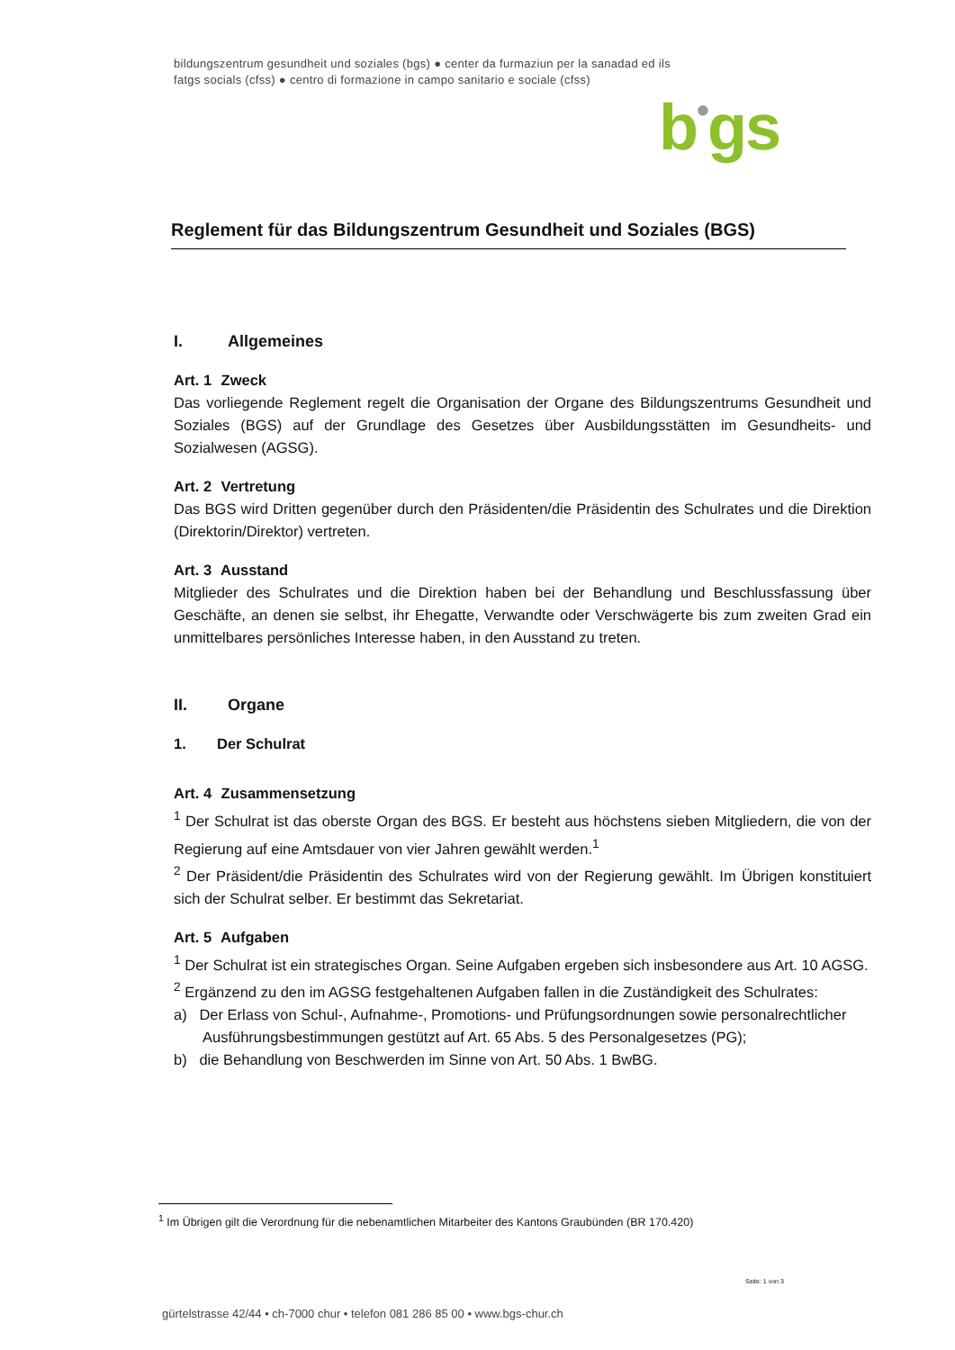bildungszentrum gesundheit und soziales (bgs) ● center da furmaziun per la sanadad ed ils
fatgs socials (cfss) ● centro di formazione in campo sanitario e sociale (cfss)
b•gs
Reglement für das Bildungszentrum Gesundheit und Soziales (BGS)
I. Allgemeines
Art. 1 Zweck
Das vorliegende Reglement regelt die Organisation der Organe des Bildungszentrums Gesundheit und Soziales (BGS) auf der Grundlage des Gesetzes über Ausbildungsstätten im Gesundheits- und Sozialwesen (AGSG).
Art. 2 Vertretung
Das BGS wird Dritten gegenüber durch den Präsidenten/die Präsidentin des Schulrates und die Direktion (Direktorin/Direktor) vertreten.
Art. 3 Ausstand
Mitglieder des Schulrates und die Direktion haben bei der Behandlung und Beschlussfassung über Geschäfte, an denen sie selbst, ihr Ehegatte, Verwandte oder Verschwägerte bis zum zweiten Grad ein unmittelbares persönliches Interesse haben, in den Ausstand zu treten.
II. Organe
1. Der Schulrat
Art. 4 Zusammensetzung
<sup>1</sup> Der Schulrat ist das oberste Organ des BGS. Er besteht aus höchstens sieben Mitgliedern, die von der Regierung auf eine Amtsdauer von vier Jahren gewählt werden.<sup>1</sup>
<sup>2</sup> Der Präsident/die Präsidentin des Schulrates wird von der Regierung gewählt. Im Übrigen konstituiert sich der Schulrat selber. Er bestimmt das Sekretariat.
Art. 5 Aufgaben
<sup>1</sup> Der Schulrat ist ein strategisches Organ. Seine Aufgaben ergeben sich insbesondere aus Art. 10 AGSG.
<sup>2</sup> Ergänzend zu den im AGSG festgehaltenen Aufgaben fallen in die Zuständigkeit des Schulrates:
a) Der Erlass von Schul-, Aufnahme-, Promotions- und Prüfungsordnungen sowie personalrechtlicher Ausführungsbestimmungen gestützt auf Art. 65 Abs. 5 des Personalgesetzes (PG);
b) die Behandlung von Beschwerden im Sinne von Art. 50 Abs. 1 BwBG.
<sup>1</sup> Im Übrigen gilt die Verordnung für die nebenamtlichen Mitarbeiter des Kantons Graubünden (BR 170.420)
Seite: 1 von 3
gürtelstrasse 42/44 • ch-7000 chur • telefon 081 286 85 00 • www.bgs-chur.ch